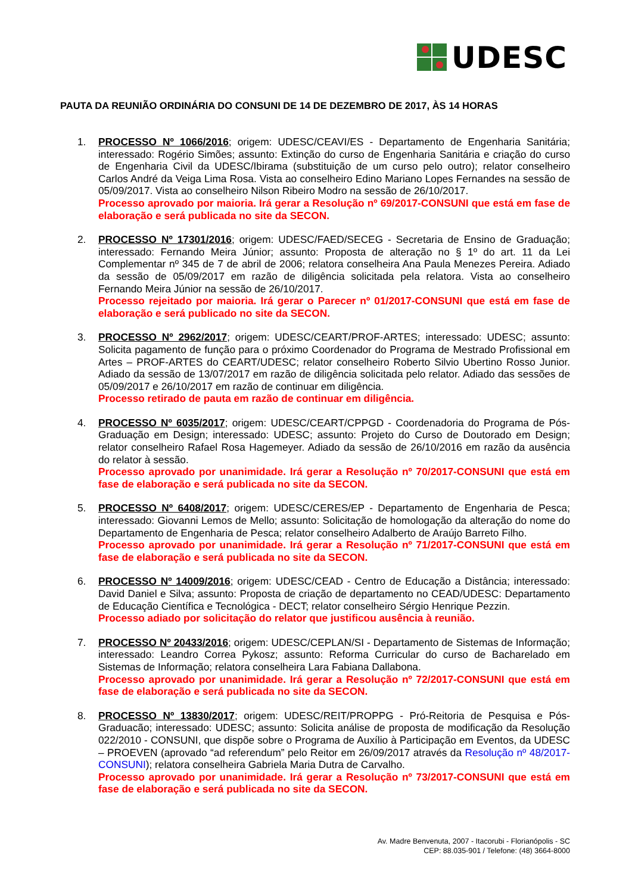UDESC
PAUTA DA REUNIÃO ORDINÁRIA DO CONSUNI DE 14 DE DEZEMBRO DE 2017, ÀS 14 HORAS
1. PROCESSO Nº 1066/2016; origem: UDESC/CEAVI/ES - Departamento de Engenharia Sanitária; interessado: Rogério Simões; assunto: Extinção do curso de Engenharia Sanitária e criação do curso de Engenharia Civil da UDESC/Ibirama (substituição de um curso pelo outro); relator conselheiro Carlos André da Veiga Lima Rosa. Vista ao conselheiro Edino Mariano Lopes Fernandes na sessão de 05/09/2017. Vista ao conselheiro Nilson Ribeiro Modro na sessão de 26/10/2017.
Processo aprovado por maioria. Irá gerar a Resolução nº 69/2017-CONSUNI que está em fase de elaboração e será publicada no site da SECON.
2. PROCESSO Nº 17301/2016; origem: UDESC/FAED/SECEG - Secretaria de Ensino de Graduação; interessado: Fernando Meira Júnior; assunto: Proposta de alteração no § 1º do art. 11 da Lei Complementar nº 345 de 7 de abril de 2006; relatora conselheira Ana Paula Menezes Pereira. Adiado da sessão de 05/09/2017 em razão de diligência solicitada pela relatora. Vista ao conselheiro Fernando Meira Júnior na sessão de 26/10/2017.
Processo rejeitado por maioria. Irá gerar o Parecer nº 01/2017-CONSUNI que está em fase de elaboração e será publicado no site da SECON.
3. PROCESSO Nº 2962/2017; origem: UDESC/CEART/PROF-ARTES; interessado: UDESC; assunto: Solicita pagamento de função para o próximo Coordenador do Programa de Mestrado Profissional em Artes – PROF-ARTES do CEART/UDESC; relator conselheiro Roberto Silvio Ubertino Rosso Junior. Adiado da sessão de 13/07/2017 em razão de diligência solicitada pelo relator. Adiado das sessões de 05/09/2017 e 26/10/2017 em razão de continuar em diligência.
Processo retirado de pauta em razão de continuar em diligência.
4. PROCESSO Nº 6035/2017; origem: UDESC/CEART/CPPGD - Coordenadoria do Programa de Pós-Graduação em Design; interessado: UDESC; assunto: Projeto do Curso de Doutorado em Design; relator conselheiro Rafael Rosa Hagemeyer. Adiado da sessão de 26/10/2016 em razão da ausência do relator à sessão.
Processo aprovado por unanimidade. Irá gerar a Resolução nº 70/2017-CONSUNI que está em fase de elaboração e será publicada no site da SECON.
5. PROCESSO Nº 6408/2017; origem: UDESC/CERES/EP - Departamento de Engenharia de Pesca; interessado: Giovanni Lemos de Mello; assunto: Solicitação de homologação da alteração do nome do Departamento de Engenharia de Pesca; relator conselheiro Adalberto de Araújo Barreto Filho.
Processo aprovado por unanimidade. Irá gerar a Resolução nº 71/2017-CONSUNI que está em fase de elaboração e será publicada no site da SECON.
6. PROCESSO Nº 14009/2016; origem: UDESC/CEAD - Centro de Educação a Distância; interessado: David Daniel e Silva; assunto: Proposta de criação de departamento no CEAD/UDESC: Departamento de Educação Científica e Tecnológica - DECT; relator conselheiro Sérgio Henrique Pezzin.
Processo adiado por solicitação do relator que justificou ausência à reunião.
7. PROCESSO Nº 20433/2016; origem: UDESC/CEPLAN/SI - Departamento de Sistemas de Informação; interessado: Leandro Correa Pykosz; assunto: Reforma Curricular do curso de Bacharelado em Sistemas de Informação; relatora conselheira Lara Fabiana Dallabona.
Processo aprovado por unanimidade. Irá gerar a Resolução nº 72/2017-CONSUNI que está em fase de elaboração e será publicada no site da SECON.
8. PROCESSO Nº 13830/2017; origem: UDESC/REIT/PROPPG - Pró-Reitoria de Pesquisa e Pós-Graduacão; interessado: UDESC; assunto: Solicita análise de proposta de modificação da Resolução 022/2010 - CONSUNI, que dispõe sobre o Programa de Auxílio à Participação em Eventos, da UDESC – PROEVEN (aprovado “ad referendum” pelo Reitor em 26/09/2017 através da Resolução nº 48/2017-CONSUNI); relatora conselheira Gabriela Maria Dutra de Carvalho.
Processo aprovado por unanimidade. Irá gerar a Resolução nº 73/2017-CONSUNI que está em fase de elaboração e será publicada no site da SECON.
Av. Madre Benvenuta, 2007 - Itacorubi - Florianópolis - SC
CEP: 88.035-901 / Telefone: (48) 3664-8000